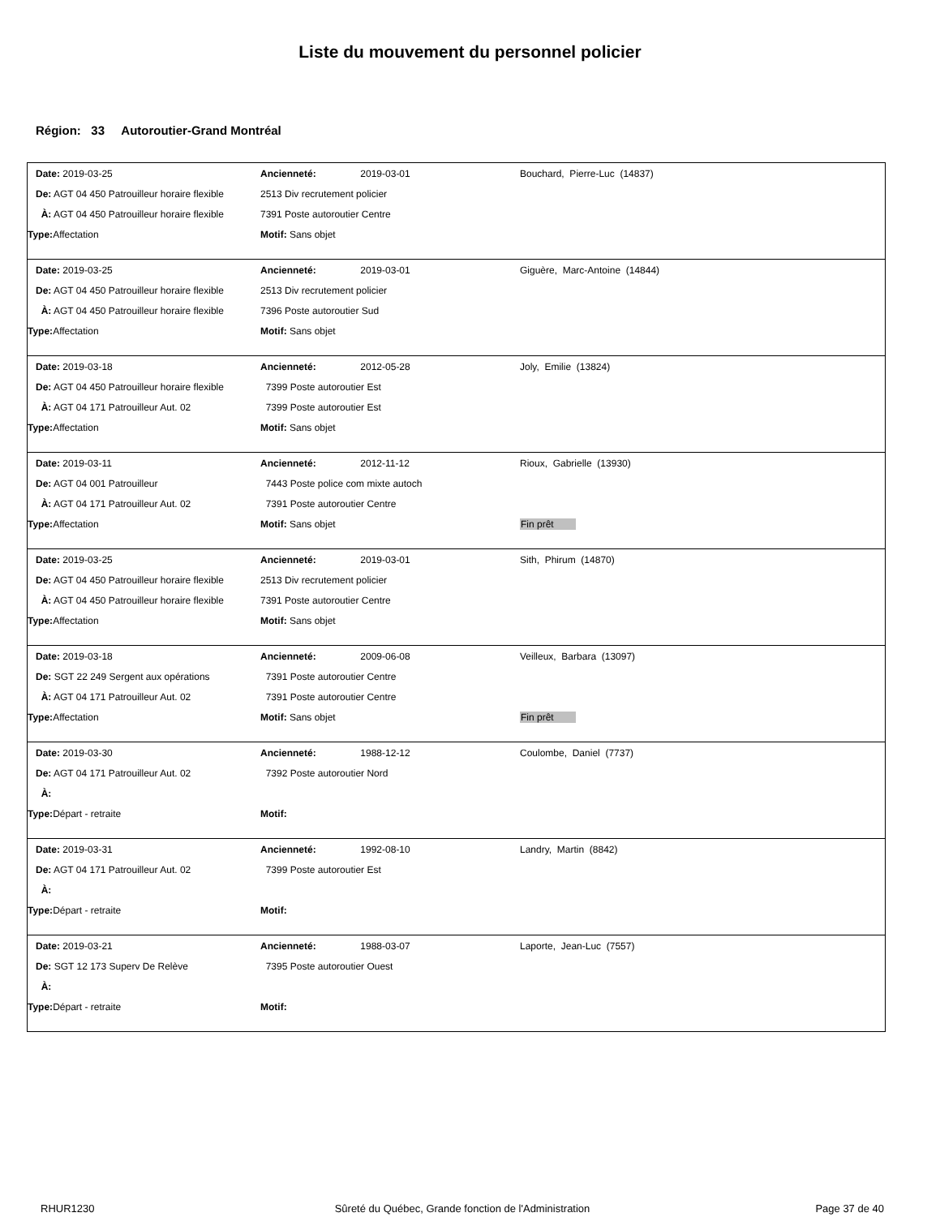Liste du mouvement du personnel policier
Région: 33 Autoroutier-Grand Montréal
| Date: 2019-03-25 | Ancienneté: | 2019-03-01 | Bouchard, Pierre-Luc (14837) |
| De: AGT 04 450 Patrouilleur horaire flexible | 2513 Div recrutement policier | | |
| À: AGT 04 450 Patrouilleur horaire flexible | 7391 Poste autoroutier Centre | | |
| Type: Affectation | Motif: Sans objet | | |
| Date: 2019-03-25 | Ancienneté: | 2019-03-01 | Giguère, Marc-Antoine (14844) |
| De: AGT 04 450 Patrouilleur horaire flexible | 2513 Div recrutement policier | | |
| À: AGT 04 450 Patrouilleur horaire flexible | 7396 Poste autoroutier Sud | | |
| Type: Affectation | Motif: Sans objet | | |
| Date: 2019-03-18 | Ancienneté: | 2012-05-28 | Joly, Emilie (13824) |
| De: AGT 04 450 Patrouilleur horaire flexible | 7399 Poste autoroutier Est | | |
| À: AGT 04 171 Patrouilleur Aut. 02 | 7399 Poste autoroutier Est | | |
| Type: Affectation | Motif: Sans objet | | |
| Date: 2019-03-11 | Ancienneté: | 2012-11-12 | Rioux, Gabrielle (13930) |
| De: AGT 04 001 Patrouilleur | 7443 Poste police com mixte autoch | | |
| À: AGT 04 171 Patrouilleur Aut. 02 | 7391 Poste autoroutier Centre | | |
| Type: Affectation | Motif: Sans objet | | Fin prêt |
| Date: 2019-03-25 | Ancienneté: | 2019-03-01 | Sith, Phirum (14870) |
| De: AGT 04 450 Patrouilleur horaire flexible | 2513 Div recrutement policier | | |
| À: AGT 04 450 Patrouilleur horaire flexible | 7391 Poste autoroutier Centre | | |
| Type: Affectation | Motif: Sans objet | | |
| Date: 2019-03-18 | Ancienneté: | 2009-06-08 | Veilleux, Barbara (13097) |
| De: SGT 22 249 Sergent aux opérations | 7391 Poste autoroutier Centre | | |
| À: AGT 04 171 Patrouilleur Aut. 02 | 7391 Poste autoroutier Centre | | |
| Type: Affectation | Motif: Sans objet | | Fin prêt |
| Date: 2019-03-30 | Ancienneté: | 1988-12-12 | Coulombe, Daniel (7737) |
| De: AGT 04 171 Patrouilleur Aut. 02 | 7392 Poste autoroutier Nord | | |
| À: | | | |
| Type: Départ - retraite | Motif: | | |
| Date: 2019-03-31 | Ancienneté: | 1992-08-10 | Landry, Martin (8842) |
| De: AGT 04 171 Patrouilleur Aut. 02 | 7399 Poste autoroutier Est | | |
| À: | | | |
| Type: Départ - retraite | Motif: | | |
| Date: 2019-03-21 | Ancienneté: | 1988-03-07 | Laporte, Jean-Luc (7557) |
| De: SGT 12 173 Superv De Relève | 7395 Poste autoroutier Ouest | | |
| À: | | | |
| Type: Départ - retraite | Motif: | | |
RHUR1230 Sûreté du Québec, Grande fonction de l'Administration
Page 37 de 40